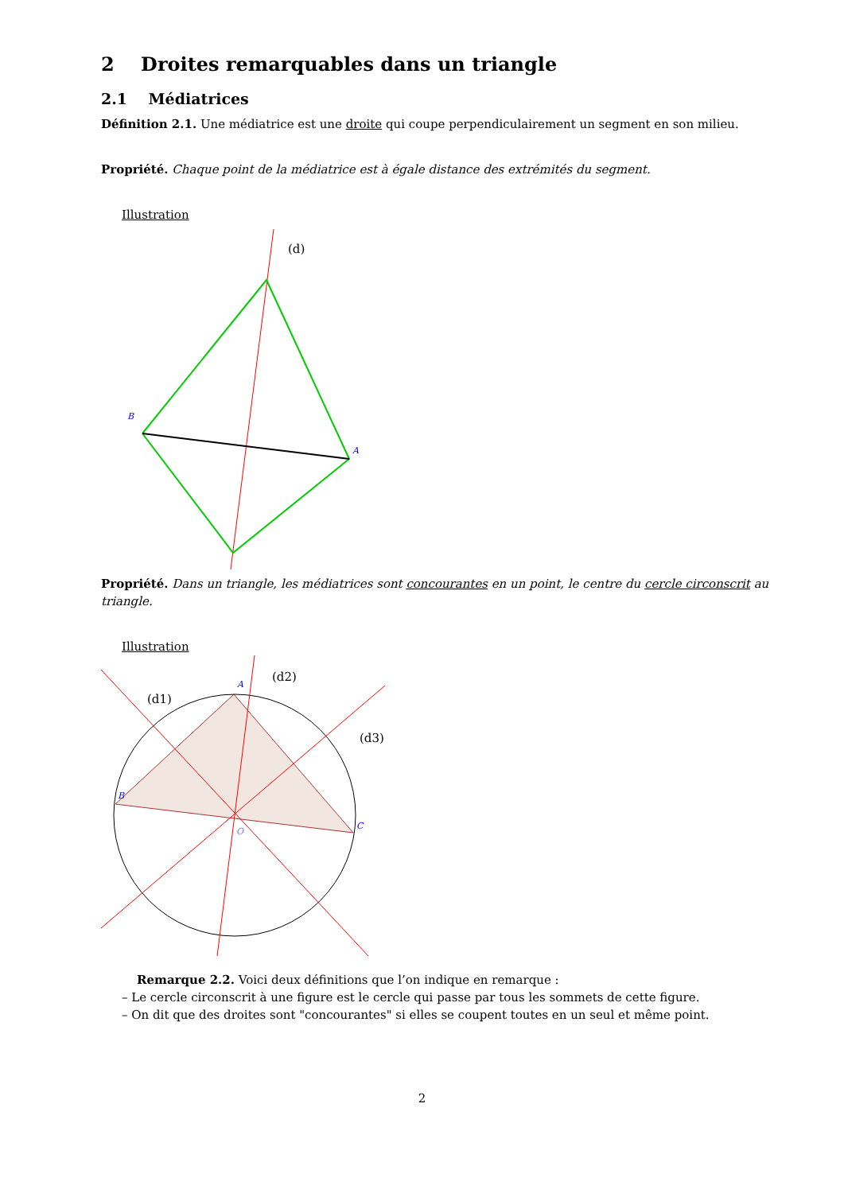2 Droites remarquables dans un triangle
2.1 Médiatrices
Définition 2.1. Une médiatrice est une droite qui coupe perpendiculairement un segment en son milieu.
Propriété. Chaque point de la médiatrice est à égale distance des extrémités du segment.
Illustration
(d)
B
A
Propriété. Dans un triangle, les médiatrices sont concourantes en un point, le centre du cercle circonscrit au triangle.
Illustration
(d1)
(d2)
(d3)
A
B
C
O
Remarque 2.2. Voici deux définitions que l’on indique en remarque :
– Le cercle circonscrit à une figure est le cercle qui passe par tous les sommets de cette figure.
– On dit que des droites sont "concourantes" si elles se coupent toutes en un seul et même point.
2